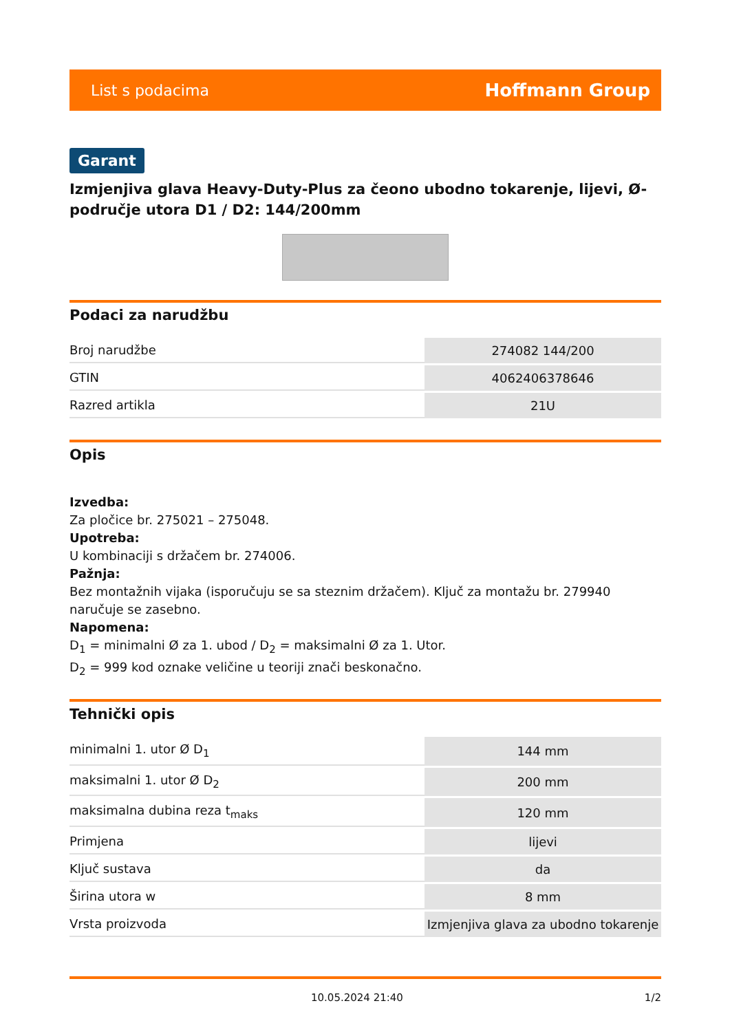List s podacima Hoffmann Group
Garant
Izmjenjiva glava Heavy-Duty-Plus za čeono ubodno tokarenje, lijevi, Ø-područje utora D1 / D2: 144/200mm
Podaci za narudžbu
| Broj narudžbe | 274082 144/200 |
| GTIN | 4062406378646 |
| Razred artikla | 21U |
Opis
Izvedba:
Za pločice br. 275021 – 275048.
Upotreba:
U kombinaciji s držačem br. 274006.
Pažnja:
Bez montažnih vijaka (isporučuju se sa steznim držačem). Ključ za montažu br. 279940 naručuje se zasebno.
Napomena:
D<sub>1</sub> = minimalni Ø za 1. ubod / D<sub>2</sub> = maksimalni Ø za 1. Utor.
D<sub>2</sub> = 999 kod oznake veličine u teoriji znači beskonačno.
Tehnički opis
| minimalni 1. utor Ø D<sub>1</sub> | 144 mm |
| maksimalni 1. utor Ø D<sub>2</sub> | 200 mm |
| maksimalna dubina reza t<sub>maks</sub> | 120 mm |
| Primjena | lijevi |
| Ključ sustava | da |
| Širina utora w | 8 mm |
| Vrsta proizvoda | Izmjenjiva glava za ubodno tokarenje |
10.05.2024 21:40 1/2